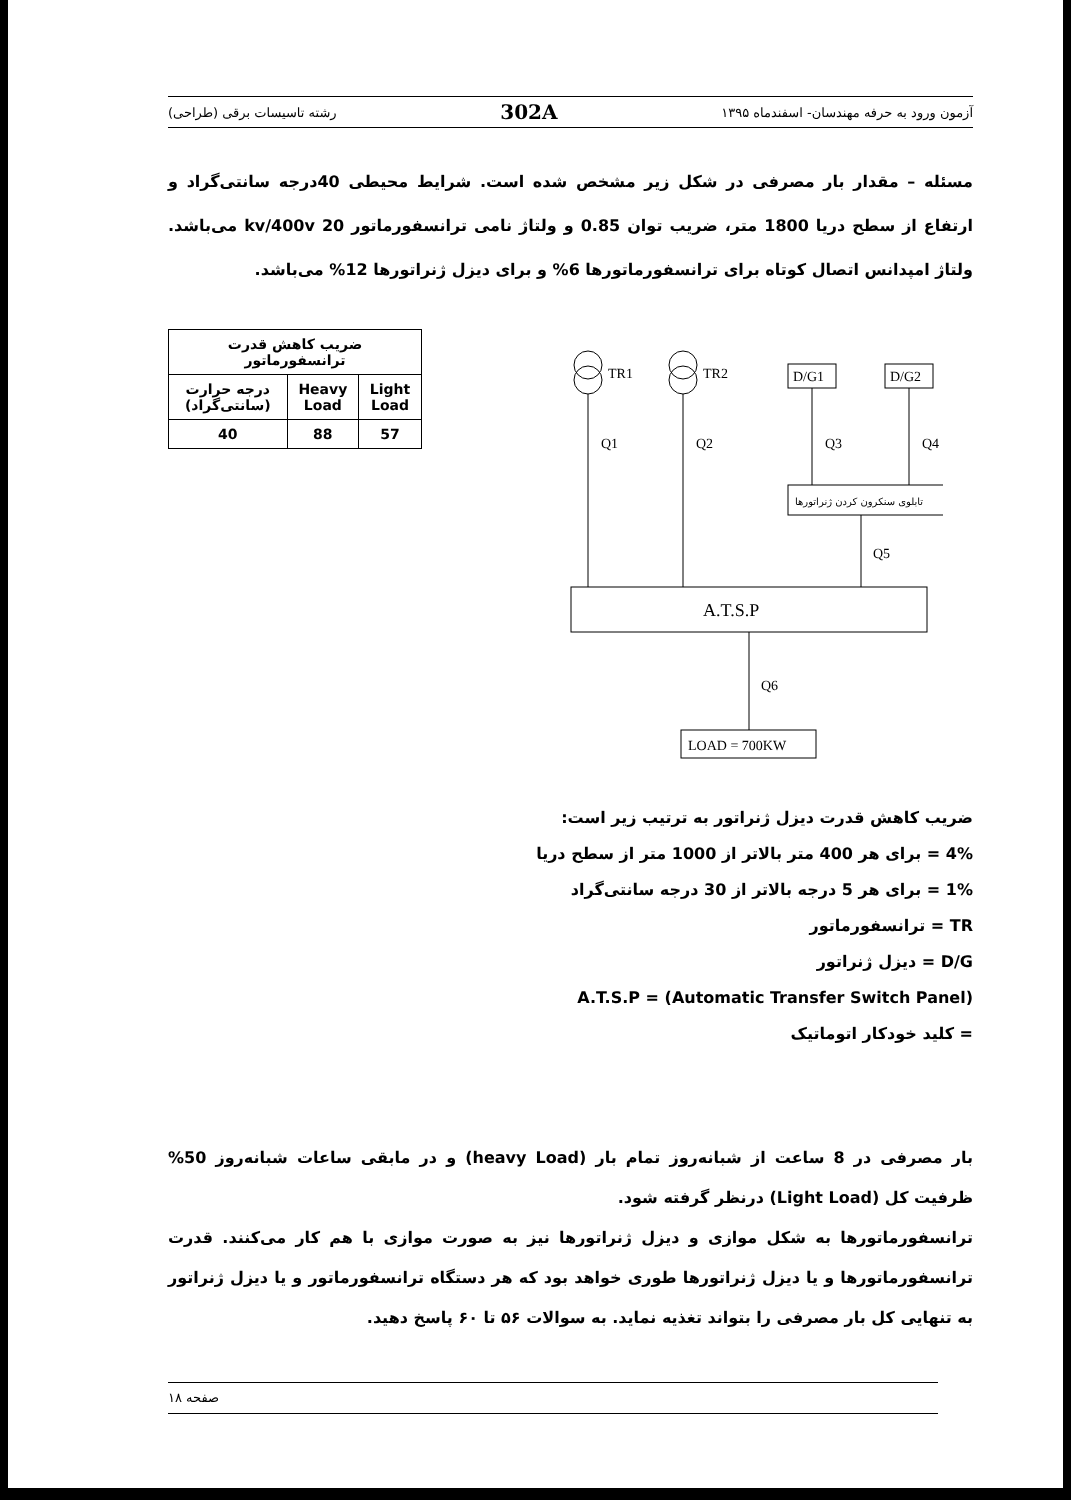آزمون ورود به حرفه مهندسان- اسفندماه ۱۳۹۵ 302A رشته تاسیسات برقی (طراحی)
مسئله – مقدار بار مصرفی در شکل زیر مشخص شده است. شرایط محیطی 40درجه سانتی‌گراد و ارتفاع از سطح دریا 1800 متر، ضریب توان 0.85 و ولتاژ نامی ترانسفورماتور 20 kv/400v می‌باشد. ولتاژ امپدانس اتصال کوتاه برای ترانسفورماتورها 6% و برای دیزل ژنراتورها 12% می‌باشد.
| ضریب کاهش قدرت ترانسفورماتور | | |
| --- | --- | --- |
| Light Load | Heavy Load | درجه حرارت (سانتی‌گراد) |
| 57 | 88 | 40 |
TR1
TR2
D/G1
D/G2
Q1
Q2
Q3
Q4
Q5
Q6
تابلوی سنکرون کردن ژنراتورها
A.T.S.P
LOAD = 700KW
ضریب کاهش قدرت دیزل ژنراتور به ترتیب زیر است:
4% = برای هر 400 متر بالاتر از 1000 متر از سطح دریا
1% = برای هر 5 درجه بالاتر از 30 درجه سانتی‌گراد
TR = ترانسفورماتور
D/G = دیزل ژنراتور
(Automatic Transfer Switch Panel) = A.T.S.P
= کلید خودکار اتوماتیک
بار مصرفی در 8 ساعت از شبانه‌روز تمام بار (heavy Load) و در مابقی ساعات شبانه‌روز 50% ظرفیت کل (Light Load) درنظر گرفته شود.
ترانسفورماتورها به شکل موازی و دیزل ژنراتورها نیز به صورت موازی با هم کار می‌کنند. قدرت ترانسفورماتورها و یا دیزل ژنراتورها طوری خواهد بود که هر دستگاه ترانسفورماتور و یا دیزل ژنراتور به تنهایی کل بار مصرفی را بتواند تغذیه نماید. به سوالات ۵۶ تا ۶۰ پاسخ دهید.
صفحه ۱۸